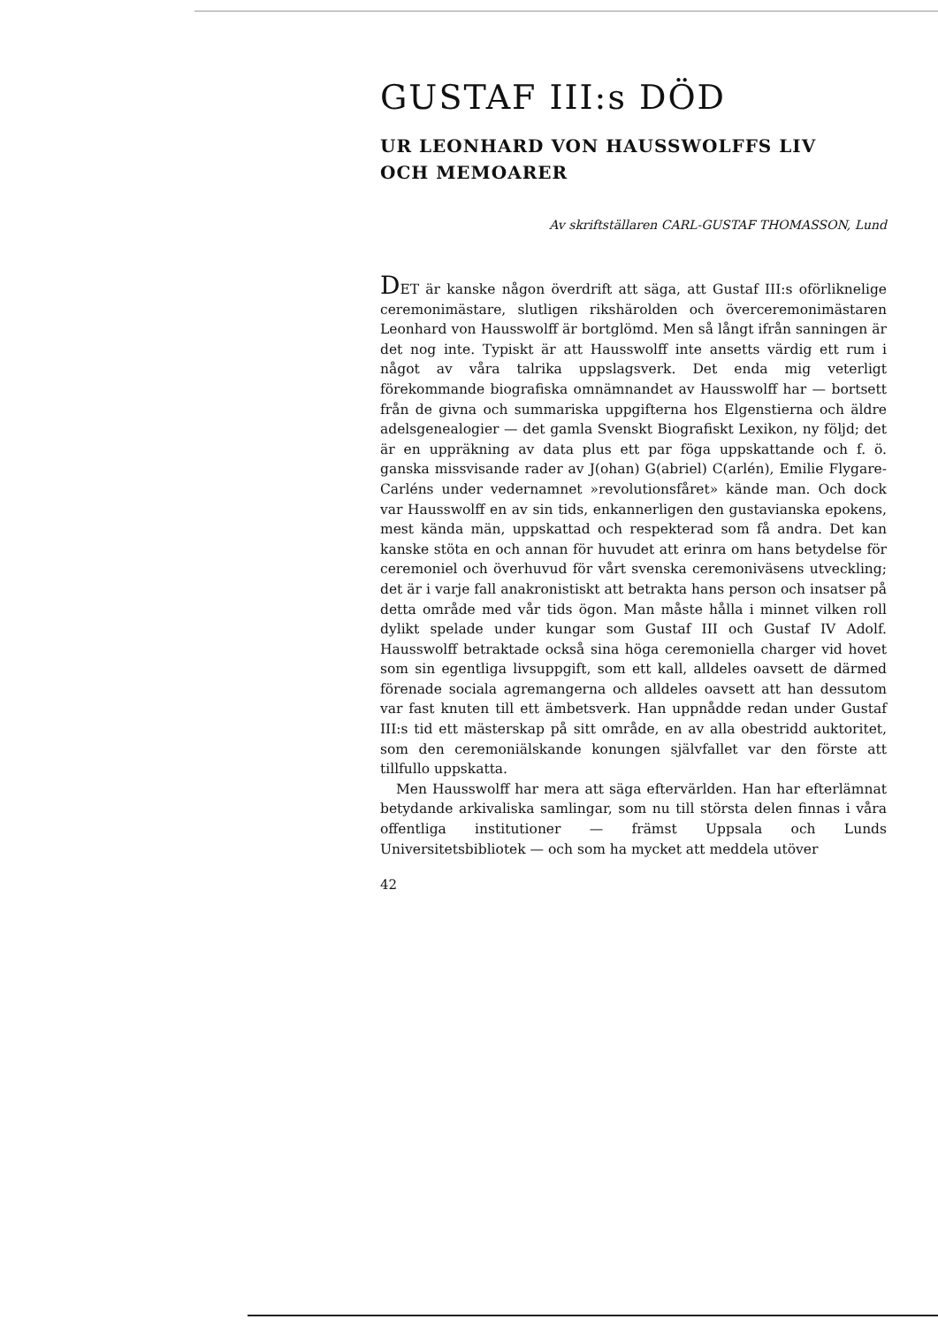GUSTAF III:s DÖD
UR LEONHARD VON HAUSSWOLFFS LIV
OCH MEMOARER
Av skriftställaren CARL-GUSTAF THOMASSON, Lund
DET är kanske någon överdrift att säga, att Gustaf III:s oförliknelige ceremonimästare, slutligen rikshärolden och överceremonimästaren Leonhard von Hausswolff är bortglömd. Men så långt ifrån sanningen är det nog inte. Typiskt är att Hausswolff inte ansetts värdig ett rum i något av våra talrika uppslagsverk. Det enda mig veterligt förekommande biografiska omnämnandet av Hausswolff har — bortsett från de givna och summariska uppgifterna hos Elgenstierna och äldre adelsgenealogier — det gamla Svenskt Biografiskt Lexikon, ny följd; det är en uppräkning av data plus ett par föga uppskattande och f. ö. ganska missvisande rader av J(ohan) G(abriel) C(arlén), Emilie Flygare-Carléns under vedernamnet »revolutionsfåret» kände man. Och dock var Hausswolff en av sin tids, enkannerligen den gustavianska epokens, mest kända män, uppskattad och respekterad som få andra. Det kan kanske stöta en och annan för huvudet att erinra om hans betydelse för ceremoniel och överhuvud för vårt svenska ceremoniväsens utveckling; det är i varje fall anakronistiskt att betrakta hans person och insatser på detta område med vår tids ögon. Man måste hålla i minnet vilken roll dylikt spelade under kungar som Gustaf III och Gustaf IV Adolf. Hausswolff betraktade också sina höga ceremoniella charger vid hovet som sin egentliga livsuppgift, som ett kall, alldeles oavsett de därmed förenade sociala agremangerna och alldeles oavsett att han dessutom var fast knuten till ett ämbetsverk. Han uppnådde redan under Gustaf III:s tid ett mästerskap på sitt område, en av alla obestridd auktoritet, som den ceremoniälskande konungen självfallet var den förste att tillfullo uppskatta.
Men Hausswolff har mera att säga eftervärlden. Han har efterlämnat betydande arkivaliska samlingar, som nu till största delen finnas i våra offentliga institutioner — främst Uppsala och Lunds Universitetsbibliotek — och som ha mycket att meddela utöver
42